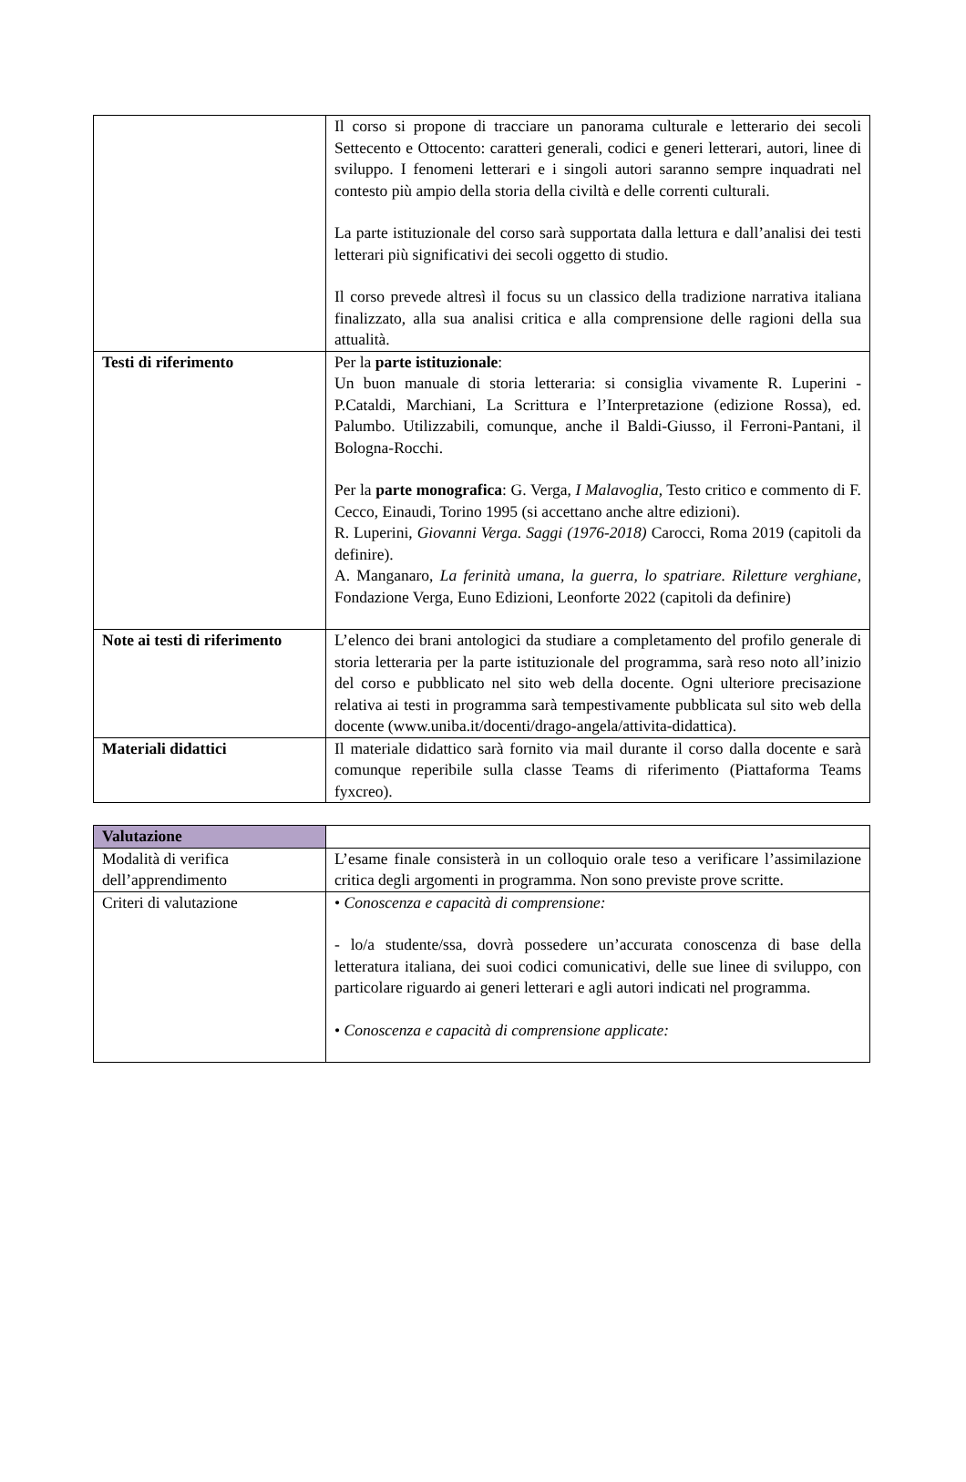| | Il corso si propone di tracciare un panorama culturale e letterario dei secoli Settecento e Ottocento: caratteri generali, codici e generi letterari, autori, linee di sviluppo. I fenomeni letterari e i singoli autori saranno sempre inquadrati nel contesto più ampio della storia della civiltà e delle correnti culturali. La parte istituzionale del corso sarà supportata dalla lettura e dall’analisi dei testi letterari più significativi dei secoli oggetto di studio. Il corso prevede altresì il focus su un classico della tradizione narrativa italiana finalizzato, alla sua analisi critica e alla comprensione delle ragioni della sua attualità. |
| Testi di riferimento | Per la parte istituzionale : Un buon manuale di storia letteraria: si consiglia vivamente R. Luperini - P.Cataldi, Marchiani, La Scrittura e l’Interpretazione (edizione Rossa), ed. Palumbo. Utilizzabili, comunque, anche il Baldi-Giusso, il Ferroni-Pantani, il Bologna-Rocchi. Per la parte monografica : G. Verga, I Malavoglia , Testo critico e commento di F. Cecco, Einaudi, Torino 1995 (si accettano anche altre edizioni). R. Luperini, Giovanni Verga. Saggi (1976-2018) Carocci, Roma 2019 (capitoli da definire). A. Manganaro, La ferinità umana, la guerra, lo spatriare. Riletture verghiane , Fondazione Verga, Euno Edizioni, Leonforte 2022 (capitoli da definire) |
| Note ai testi di riferimento | L’elenco dei brani antologici da studiare a completamento del profilo generale di storia letteraria per la parte istituzionale del programma, sarà reso noto all’inizio del corso e pubblicato nel sito web della docente. Ogni ulteriore precisazione relativa ai testi in programma sarà tempestivamente pubblicata sul sito web della docente (www.uniba.it/docenti/drago-angela/attivita-didattica). |
| Materiali didattici | Il materiale didattico sarà fornito via mail durante il corso dalla docente e sarà comunque reperibile sulla classe Teams di riferimento (Piattaforma Teams fyxcreo). |
| Valutazione | |
| Modalità di verifica dell’apprendimento | L’esame finale consisterà in un colloquio orale teso a verificare l’assimilazione critica degli argomenti in programma. Non sono previste prove scritte. |
| Criteri di valutazione | • Conoscenza e capacità di comprensione: - lo/a studente/ssa, dovrà possedere un’accurata conoscenza di base della letteratura italiana, dei suoi codici comunicativi, delle sue linee di sviluppo, con particolare riguardo ai generi letterari e agli autori indicati nel programma. • Conoscenza e capacità di comprensione applicate: |